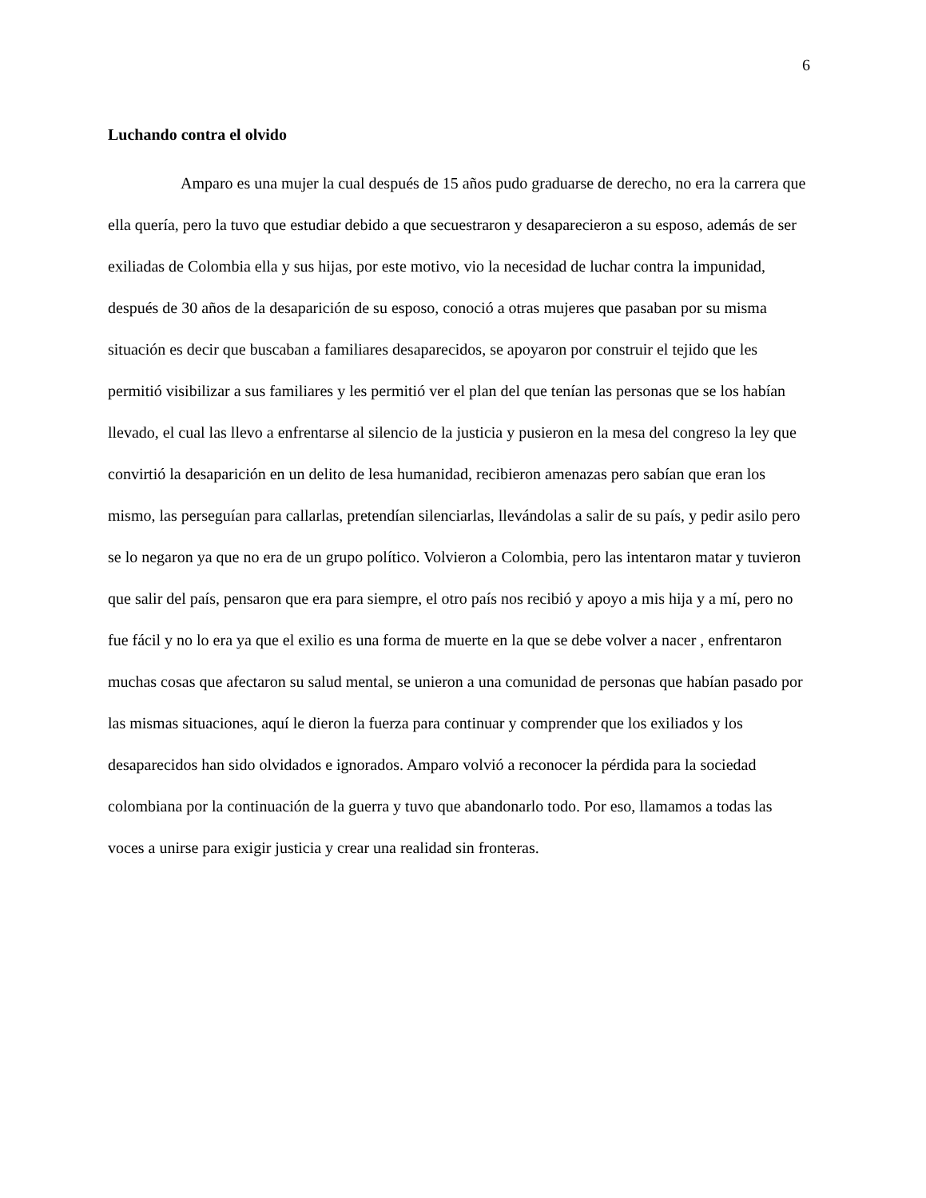6
Luchando contra el olvido
Amparo es una mujer la cual después de 15 años pudo graduarse de derecho, no era la carrera que ella quería, pero la tuvo que estudiar debido a que secuestraron y desaparecieron a su esposo, además de ser exiliadas de Colombia ella y sus hijas, por este motivo, vio la necesidad de luchar contra la impunidad, después de 30 años de la desaparición de su esposo, conoció a otras mujeres que pasaban por su misma situación es decir que buscaban a familiares desaparecidos, se apoyaron por construir el tejido que les permitió visibilizar a sus familiares y les permitió ver el plan del que tenían las personas que se los habían llevado, el cual las llevo a enfrentarse al silencio de la justicia y pusieron en la mesa del congreso la ley que convirtió la desaparición en un delito de lesa humanidad, recibieron amenazas pero sabían que eran los mismo, las perseguían para callarlas, pretendían silenciarlas, llevándolas a salir de su país, y pedir asilo pero se lo negaron ya que no era de un grupo político. Volvieron a Colombia, pero las intentaron matar y tuvieron que salir del país, pensaron que era para siempre, el otro país nos recibió y apoyo a mis hija y a mí, pero no fue fácil y no lo era ya que el exilio es una forma de muerte en la que se debe volver a nacer , enfrentaron muchas cosas que afectaron su salud mental, se unieron a una comunidad de personas que habían pasado por las mismas situaciones, aquí le dieron la fuerza para continuar y comprender que los exiliados y los desaparecidos han sido olvidados e ignorados. Amparo volvió a reconocer la pérdida para la sociedad colombiana por la continuación de la guerra y tuvo que abandonarlo todo. Por eso, llamamos a todas las voces a unirse para exigir justicia y crear una realidad sin fronteras.